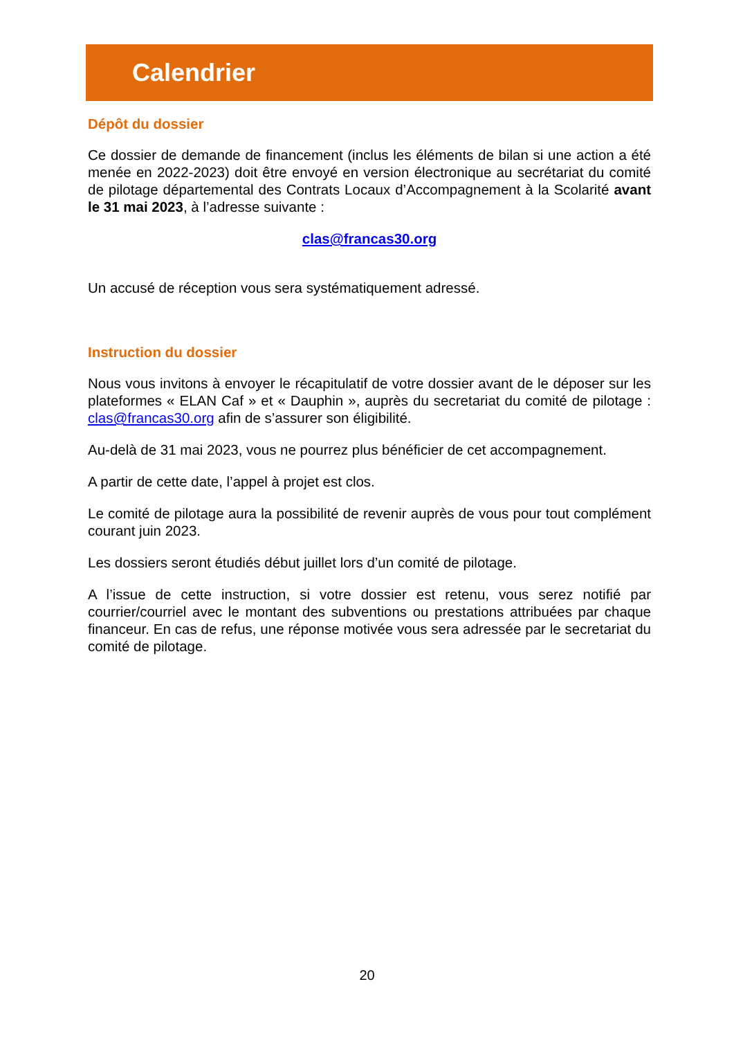Calendrier
Dépôt du dossier
Ce dossier de demande de financement (inclus les éléments de bilan si une action a été menée en 2022-2023) doit être envoyé en version électronique au secrétariat du comité de pilotage départemental des Contrats Locaux d’Accompagnement à la Scolarité avant le 31 mai 2023, à l’adresse suivante :
clas@francas30.org
Un accusé de réception vous sera systématiquement adressé.
Instruction du dossier
Nous vous invitons à envoyer le récapitulatif de votre dossier avant de le déposer sur les plateformes « ELAN Caf » et « Dauphin », auprès du secretariat du comité de pilotage : clas@francas30.org afin de s’assurer son éligibilité.
Au-delà de 31 mai 2023, vous ne pourrez plus bénéficier de cet accompagnement.
A partir de cette date, l’appel à projet est clos.
Le comité de pilotage aura la possibilité de revenir auprès de vous pour tout complément courant juin 2023.
Les dossiers seront étudiés début juillet lors d’un comité de pilotage.
A l’issue de cette instruction, si votre dossier est retenu, vous serez notifié par courrier/courriel avec le montant des subventions ou prestations attribuées par chaque financeur. En cas de refus, une réponse motivée vous sera adressée par le secretariat du comité de pilotage.
20